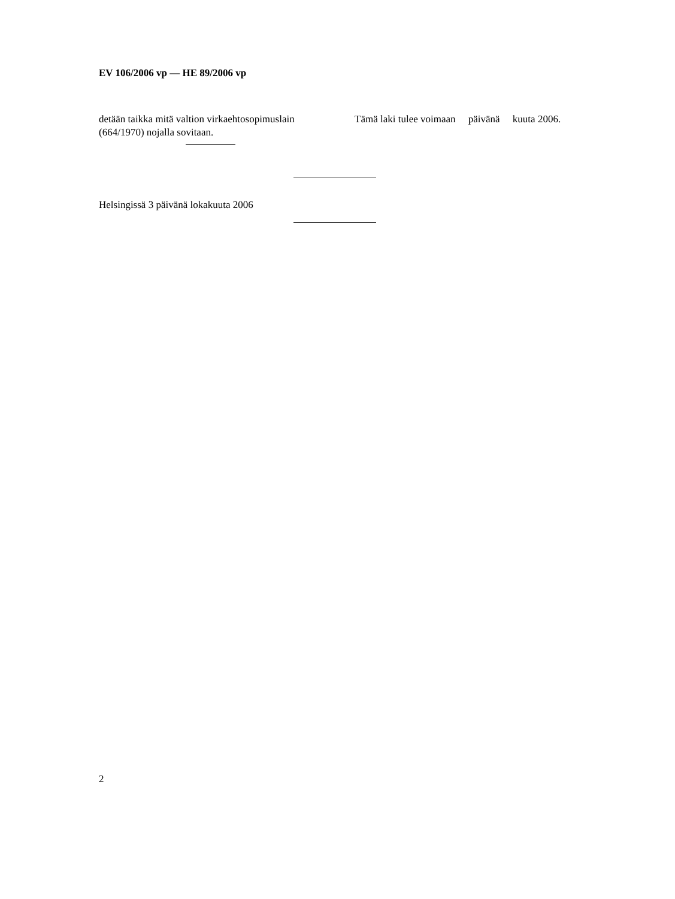EV 106/2006 vp — HE 89/2006 vp
detään taikka mitä valtion virkaehtosopimuslain (664/1970) nojalla sovitaan.
Tämä laki tulee voimaan päivänä kuuta 2006.
Helsingissä 3 päivänä lokakuuta 2006
2